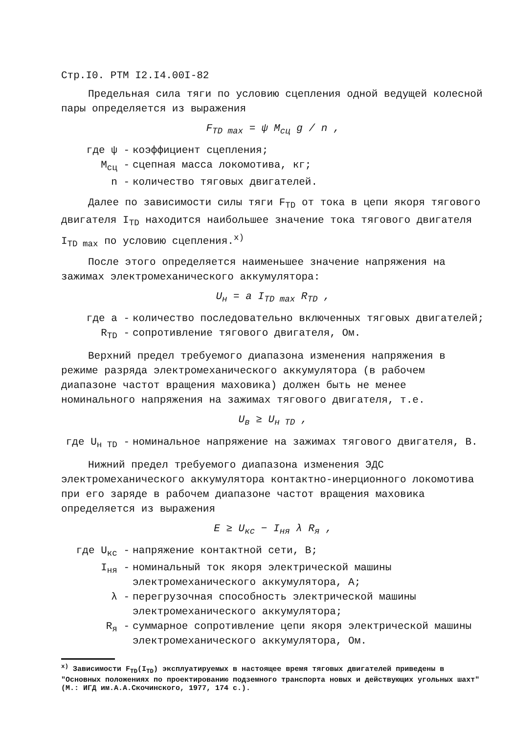Стр.I0. РТМ I2.I4.00I-82
Предельная сила тяги по условию сцепления одной ведущей колесной пары определяется из выражения
F<sub>TD max</sub> = ψ M<sub>сц</sub> g / n ,
где ψ - коэффициент сцепления;
M<sub>сц</sub> - сцепная масса локомотива, кг;
n - количество тяговых двигателей.
Далее по зависимости силы тяги F<sub>TD</sub> от тока в цепи якоря тягового двигателя I<sub>TD</sub> находится наибольшее значение тока тягового двигателя I<sub>TD max</sub> по условию сцепления.<sup>x)</sup>
После этого определяется наименьшее значение напряжения на зажимах электромеханического аккумулятора:
U<sub>н</sub> = a I<sub>TD max</sub> R<sub>TD</sub> ,
где a - количество последовательно включенных тяговых двигателей;
R<sub>TD</sub> - сопротивление тягового двигателя, Ом.
Верхний предел требуемого диапазона изменения напряжения в режиме разряда электромеханического аккумулятора (в рабочем диапазоне частот вращения маховика) должен быть не менее номинального напряжения на зажимах тягового двигателя, т.е.
U<sub>в</sub> ≥ U<sub>н TD</sub> ,
где U<sub>н TD</sub> - номинальное напряжение на зажимах тягового двигателя, В.
Нижний предел требуемого диапазона изменения ЭДС электромеханического аккумулятора контактно-инерционного локомотива при его заряде в рабочем диапазоне частот вращения маховика определяется из выражения
E ≥ U<sub>кс</sub> − I<sub>ня</sub> λ R<sub>я</sub> ,
где U<sub>кс</sub> - напряжение контактной сети, В;
I<sub>ня</sub> - номинальный ток якоря электрической машины электромеханического аккумулятора, А;
λ - перегрузочная способность электрической машины электромеханического аккумулятора;
R<sub>я</sub> - суммарное сопротивление цепи якоря электрической машины электромеханического аккумулятора, Ом.
<sup>x)</sup> Зависимости F<sub>TD</sub>(I<sub>TD</sub>) эксплуатируемых в настоящее время тяговых двигателей приведены в "Основных положениях по проектированию подземного транспорта новых и действующих угольных шахт" (М.: ИГД им.А.А.Скочинского, 1977, 174 с.).